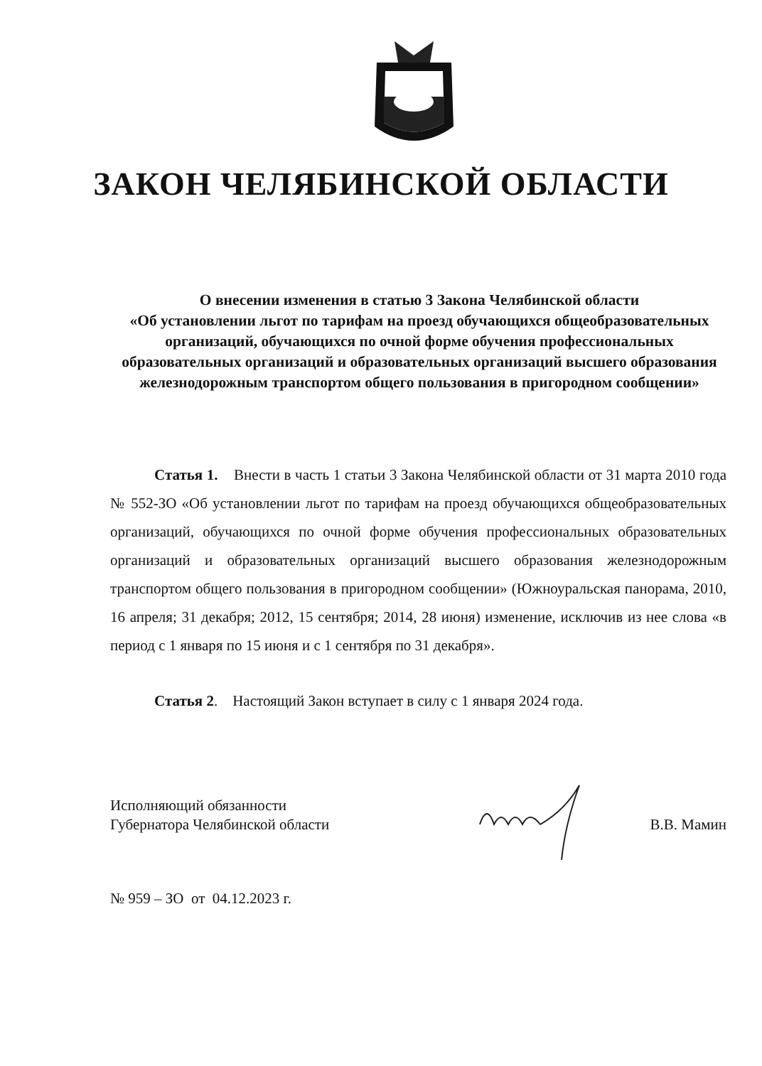ЗАКОН ЧЕЛЯБИНСКОЙ ОБЛАСТИ
О внесении изменения в статью 3 Закона Челябинской области
«Об установлении льгот по тарифам на проезд обучающихся общеобразовательных организаций, обучающихся по очной форме обучения профессиональных образовательных организаций и образовательных организаций высшего образования железнодорожным транспортом общего пользования в пригородном сообщении»
Статья 1. Внести в часть 1 статьи 3 Закона Челябинской области от 31 марта 2010 года № 552-ЗО «Об установлении льгот по тарифам на проезд обучающихся общеобразовательных организаций, обучающихся по очной форме обучения профессиональных образовательных организаций и образовательных организаций высшего образования железнодорожным транспортом общего пользования в пригородном сообщении» (Южноуральская панорама, 2010, 16 апреля; 31 декабря; 2012, 15 сентября; 2014, 28 июня) изменение, исключив из нее слова «в период с 1 января по 15 июня и с 1 сентября по 31 декабря».
Статья 2. Настоящий Закон вступает в силу с 1 января 2024 года.
Исполняющий обязанности
Губернатора Челябинской области
В.В. Мамин
№ 959 – ЗО от 04.12.2023 г.